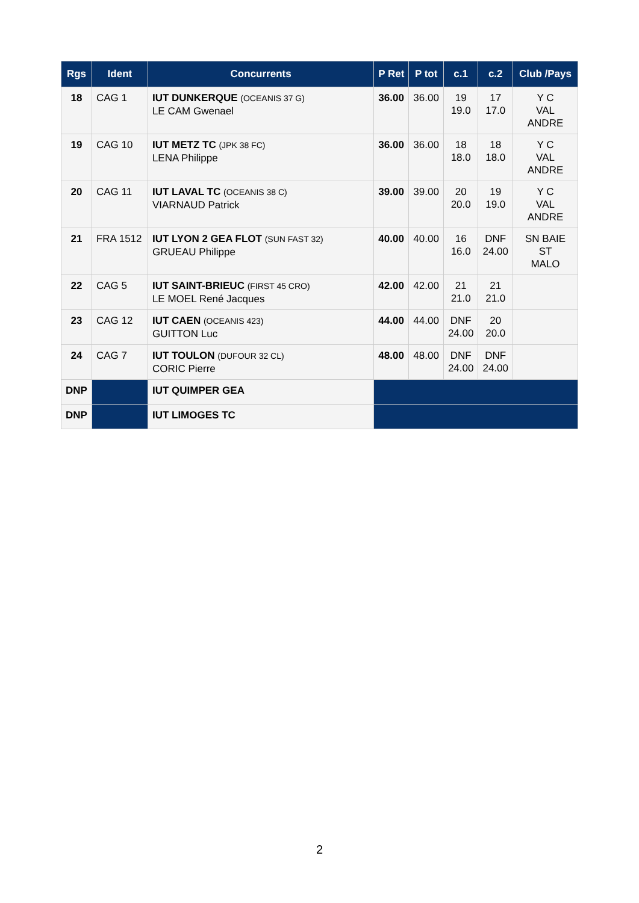| Rgs | Ident | Concurrents | P Ret | P tot | c.1 | c.2 | Club /Pays |
| --- | --- | --- | --- | --- | --- | --- | --- |
| 18 | CAG 1 | IUT DUNKERQUE (OCEANIS 37 G) LE CAM Gwenael | 36.00 | 36.00 | 19 19.0 | 17 17.0 | Y C VAL ANDRE |
| 19 | CAG 10 | IUT METZ TC (JPK 38 FC) LENA Philippe | 36.00 | 36.00 | 18 18.0 | 18 18.0 | Y C VAL ANDRE |
| 20 | CAG 11 | IUT LAVAL TC (OCEANIS 38 C) VIARNAUD Patrick | 39.00 | 39.00 | 20 20.0 | 19 19.0 | Y C VAL ANDRE |
| 21 | FRA 1512 | IUT LYON 2 GEA FLOT (SUN FAST 32) GRUEAU Philippe | 40.00 | 40.00 | 16 16.0 | DNF 24.00 | SN BAIE ST MALO |
| 22 | CAG 5 | IUT SAINT-BRIEUC (FIRST 45 CRO) LE MOEL René Jacques | 42.00 | 42.00 | 21 21.0 | 21 21.0 | |
| 23 | CAG 12 | IUT CAEN (OCEANIS 423) GUITTON Luc | 44.00 | 44.00 | DNF 24.00 | 20 20.0 | |
| 24 | CAG 7 | IUT TOULON (DUFOUR 32 CL) CORIC Pierre | 48.00 | 48.00 | DNF 24.00 | DNF 24.00 | |
| DNP | | IUT QUIMPER GEA | | | | | |
| DNP | | IUT LIMOGES TC | | | | | |
2